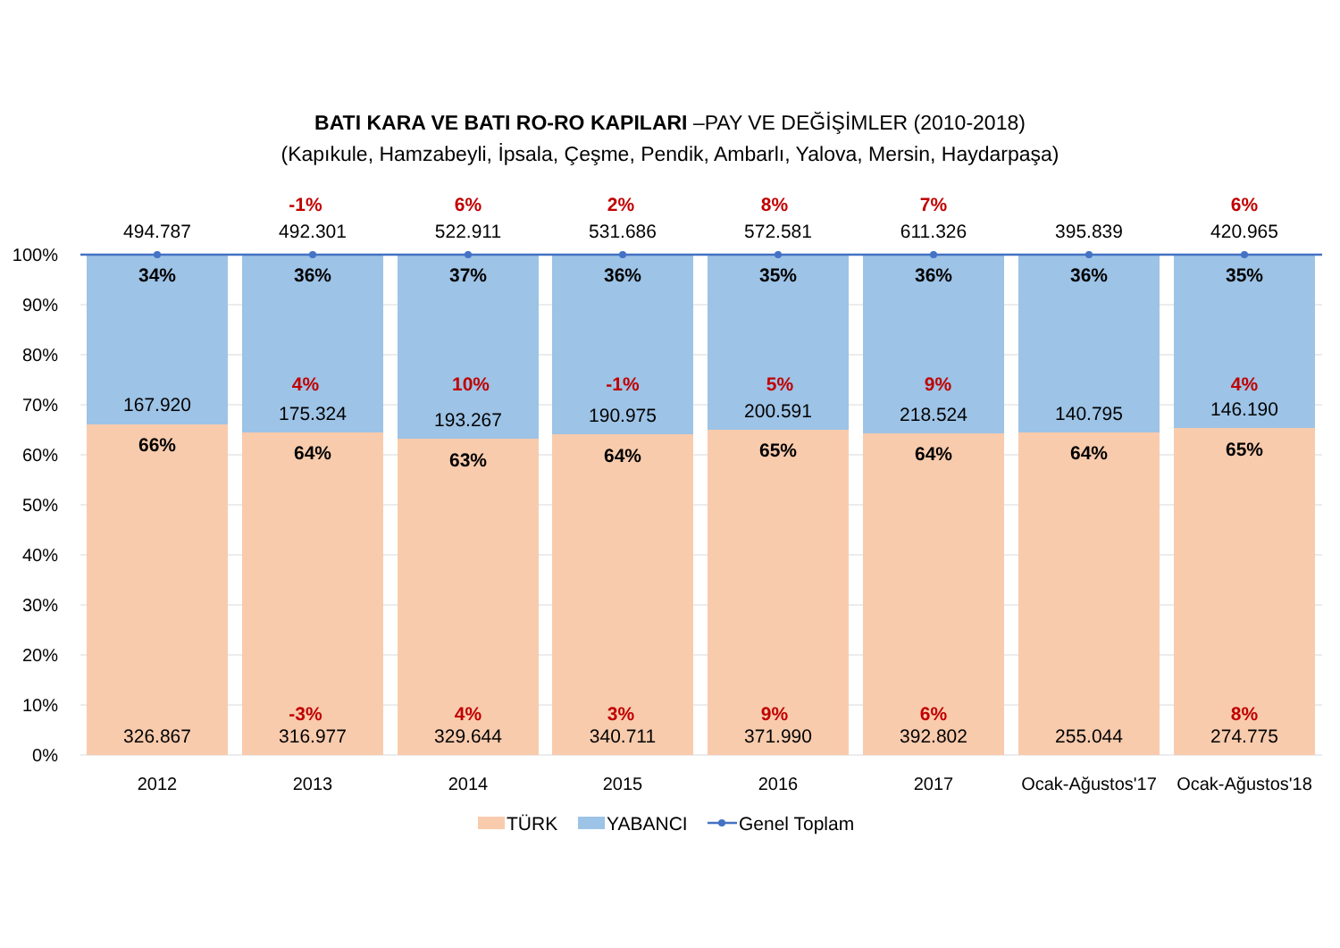BATI KARA VE BATI RO-RO KAPILARI –PAY VE DEĞİŞİMLER (2010-2018)
(Kapıkule, Hamzabeyli, İpsala, Çeşme, Pendik, Ambarlı, Yalova, Mersin, Haydarpaşa)
100%
90%
80%
70%
60%
50%
40%
30%
20%
10%
0%
494.787
34%
167.920
66%
326.867
-1%
492.301
36%
4%
175.324
64%
-3%
316.977
6%
522.911
37%
10%
193.267
63%
4%
329.644
2%
531.686
36%
-1%
190.975
64%
3%
340.711
8%
572.581
35%
5%
200.591
65%
9%
371.990
7%
611.326
36%
9%
218.524
64%
6%
392.802
395.839
36%
140.795
64%
255.044
6%
420.965
35%
4%
146.190
65%
8%
274.775
2012
2013
2014
2015
2016
2017
Ocak-Ağustos'17
Ocak-Ağustos'18
TÜRK
YABANCI
Genel Toplam